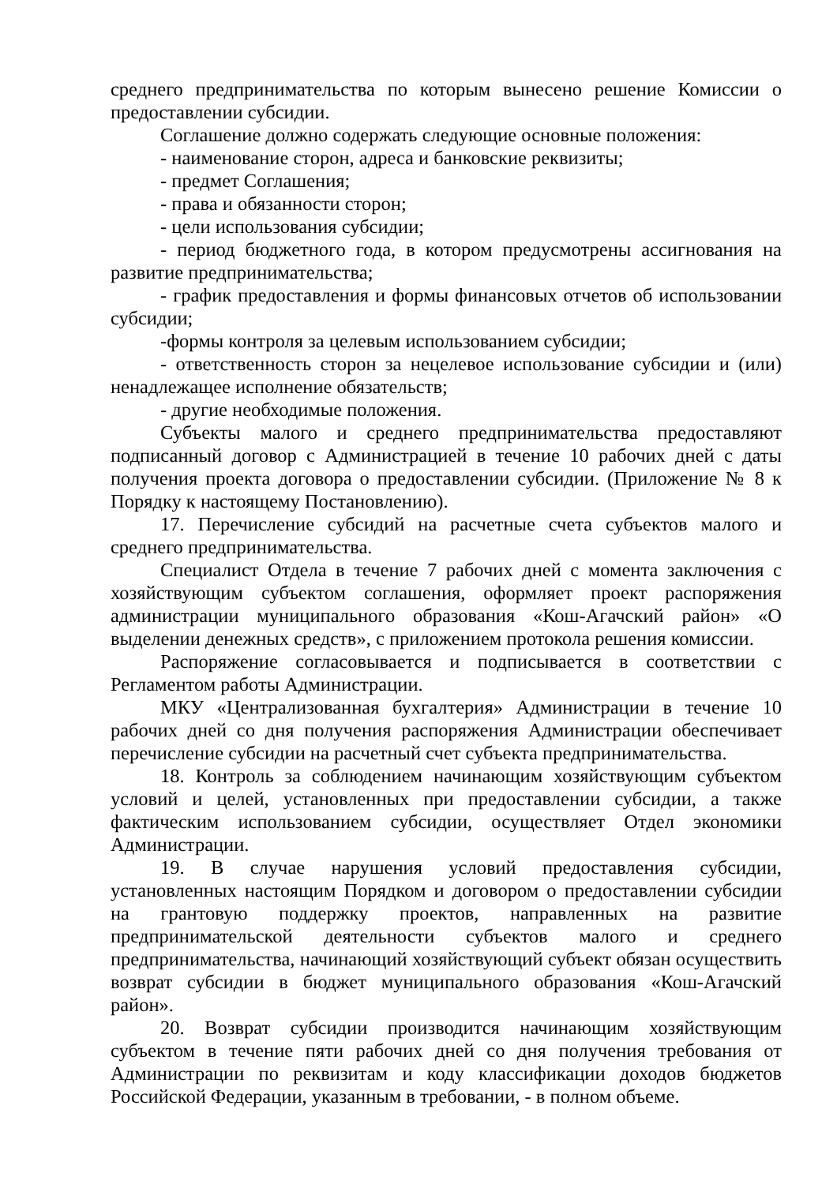среднего предпринимательства по которым вынесено решение Комиссии о предоставлении субсидии.
Соглашение должно содержать следующие основные положения:
- наименование сторон, адреса и банковские реквизиты;
- предмет Соглашения;
- права и обязанности сторон;
- цели использования субсидии;
- период бюджетного года, в котором предусмотрены ассигнования на развитие предпринимательства;
- график предоставления и формы финансовых отчетов об использовании субсидии;
-формы контроля за целевым использованием субсидии;
- ответственность сторон за нецелевое использование субсидии и (или) ненадлежащее исполнение обязательств;
- другие необходимые положения.
Субъекты малого и среднего предпринимательства предоставляют подписанный договор с Администрацией в течение 10 рабочих дней с даты получения проекта договора о предоставлении субсидии. (Приложение № 8 к Порядку к настоящему Постановлению).
17. Перечисление субсидий на расчетные счета субъектов малого и среднего предпринимательства.
Специалист Отдела в течение 7 рабочих дней с момента заключения с хозяйствующим субъектом соглашения, оформляет проект распоряжения администрации муниципального образования «Кош-Агачский район» «О выделении денежных средств», с приложением протокола решения комиссии.
Распоряжение согласовывается и подписывается в соответствии с Регламентом работы Администрации.
МКУ «Централизованная бухгалтерия» Администрации в течение 10 рабочих дней со дня получения распоряжения Администрации обеспечивает перечисление субсидии на расчетный счет субъекта предпринимательства.
18. Контроль за соблюдением начинающим хозяйствующим субъектом условий и целей, установленных при предоставлении субсидии, а также фактическим использованием субсидии, осуществляет Отдел экономики Администрации.
19. В случае нарушения условий предоставления субсидии, установленных настоящим Порядком и договором о предоставлении субсидии на грантовую поддержку проектов, направленных на развитие предпринимательской деятельности субъектов малого и среднего предпринимательства, начинающий хозяйствующий субъект обязан осуществить возврат субсидии в бюджет муниципального образования «Кош-Агачский район».
20. Возврат субсидии производится начинающим хозяйствующим субъектом в течение пяти рабочих дней со дня получения требования от Администрации по реквизитам и коду классификации доходов бюджетов Российской Федерации, указанным в требовании, - в полном объеме.